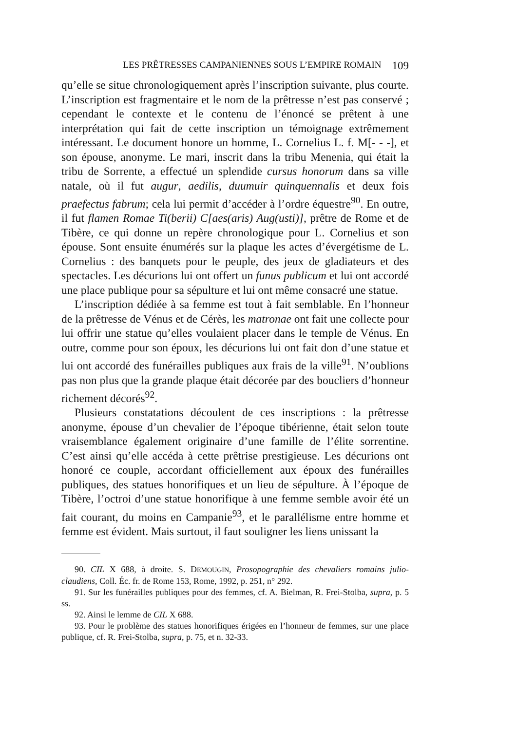LES PRÊTRESSES CAMPANIENNES SOUS L’EMPIRE ROMAIN 109
qu’elle se situe chronologiquement après l’inscription suivante, plus courte. L’inscription est fragmentaire et le nom de la prêtresse n’est pas conservé ; cependant le contexte et le contenu de l’énoncé se prêtent à une interprétation qui fait de cette inscription un témoignage extrêmement intéressant. Le document honore un homme, L. Cornelius L. f. M[- - -], et son épouse, anonyme. Le mari, inscrit dans la tribu Menenia, qui était la tribu de Sorrente, a effectué un splendide cursus honorum dans sa ville natale, où il fut augur, aedilis, duumuir quinquennalis et deux fois praefectus fabrum; cela lui permit d’accéder à l’ordre équestre<sup>90</sup>. En outre, il fut flamen Romae Ti(berii) C[aes(aris) Aug(usti)], prêtre de Rome et de Tibère, ce qui donne un repère chronologique pour L. Cornelius et son épouse. Sont ensuite énumérés sur la plaque les actes d’évergétisme de L. Cornelius : des banquets pour le peuple, des jeux de gladiateurs et des spectacles. Les décurions lui ont offert un funus publicum et lui ont accordé une place publique pour sa sépulture et lui ont même consacré une statue.
L’inscription dédiée à sa femme est tout à fait semblable. En l’honneur de la prêtresse de Vénus et de Cérès, les matronae ont fait une collecte pour lui offrir une statue qu’elles voulaient placer dans le temple de Vénus. En outre, comme pour son époux, les décurions lui ont fait don d’une statue et lui ont accordé des funérailles publiques aux frais de la ville<sup>91</sup>. N’oublions pas non plus que la grande plaque était décorée par des boucliers d’honneur richement décorés<sup>92</sup>.
Plusieurs constatations découlent de ces inscriptions : la prêtresse anonyme, épouse d’un chevalier de l’époque tibérienne, était selon toute vraisemblance également originaire d’une famille de l’élite sorrentine. C’est ainsi qu’elle accéda à cette prêtrise prestigieuse. Les décurions ont honoré ce couple, accordant officiellement aux époux des funérailles publiques, des statues honorifiques et un lieu de sépulture. À l’époque de Tibère, l’octroi d’une statue honorifique à une femme semble avoir été un fait courant, du moins en Campanie<sup>93</sup>, et le parallélisme entre homme et femme est évident. Mais surtout, il faut souligner les liens unissant la
90. CIL X 688, à droite. S. DEMOUGIN, Prosopographie des chevaliers romains julio-claudiens, Coll. Éc. fr. de Rome 153, Rome, 1992, p. 251, n° 292.
91. Sur les funérailles publiques pour des femmes, cf. A. Bielman, R. Frei-Stolba, supra, p. 5 ss.
92. Ainsi le lemme de CIL X 688.
93. Pour le problème des statues honorifiques érigées en l’honneur de femmes, sur une place publique, cf. R. Frei-Stolba, supra, p. 75, et n. 32-33.